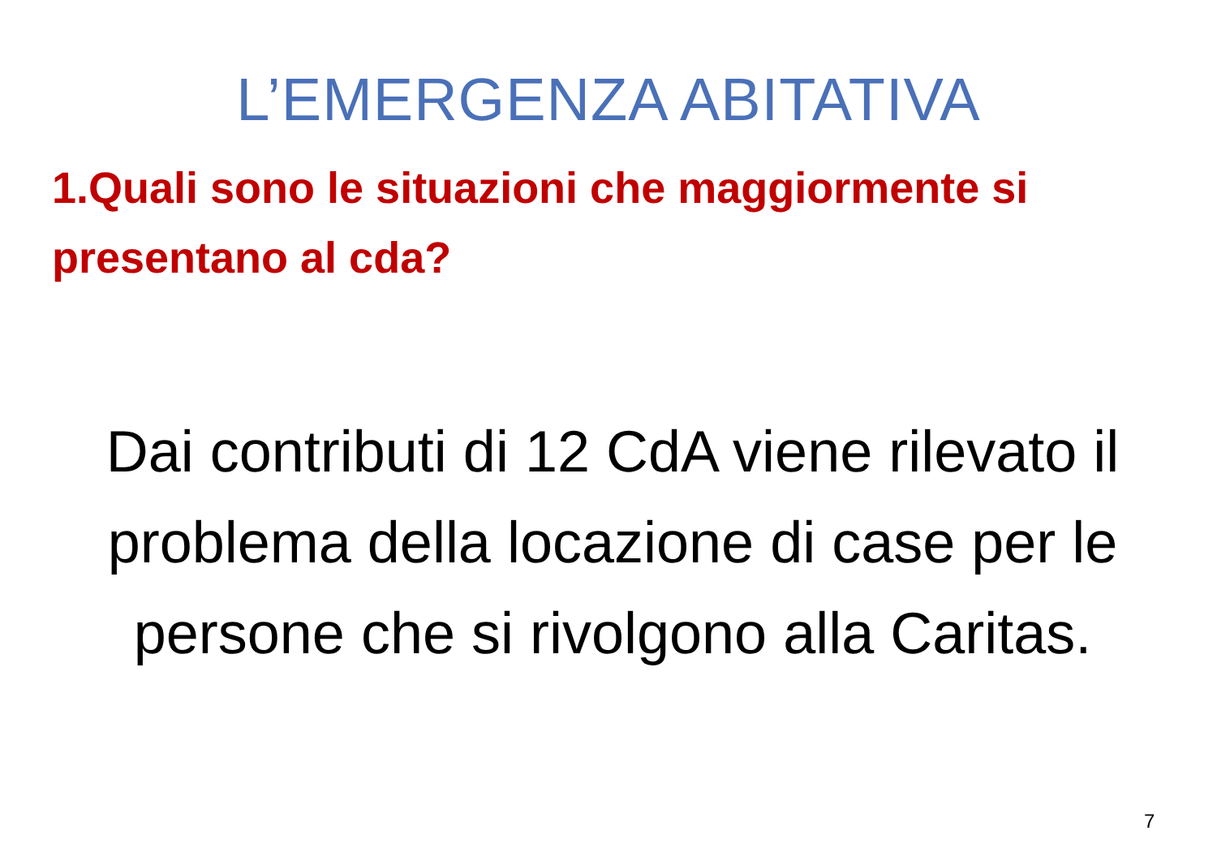L’EMERGENZA ABITATIVA
1.Quali sono le situazioni che maggiormente si presentano al cda?
Dai contributi di 12 CdA viene rilevato il problema della locazione di case per le persone che si rivolgono alla Caritas.
7